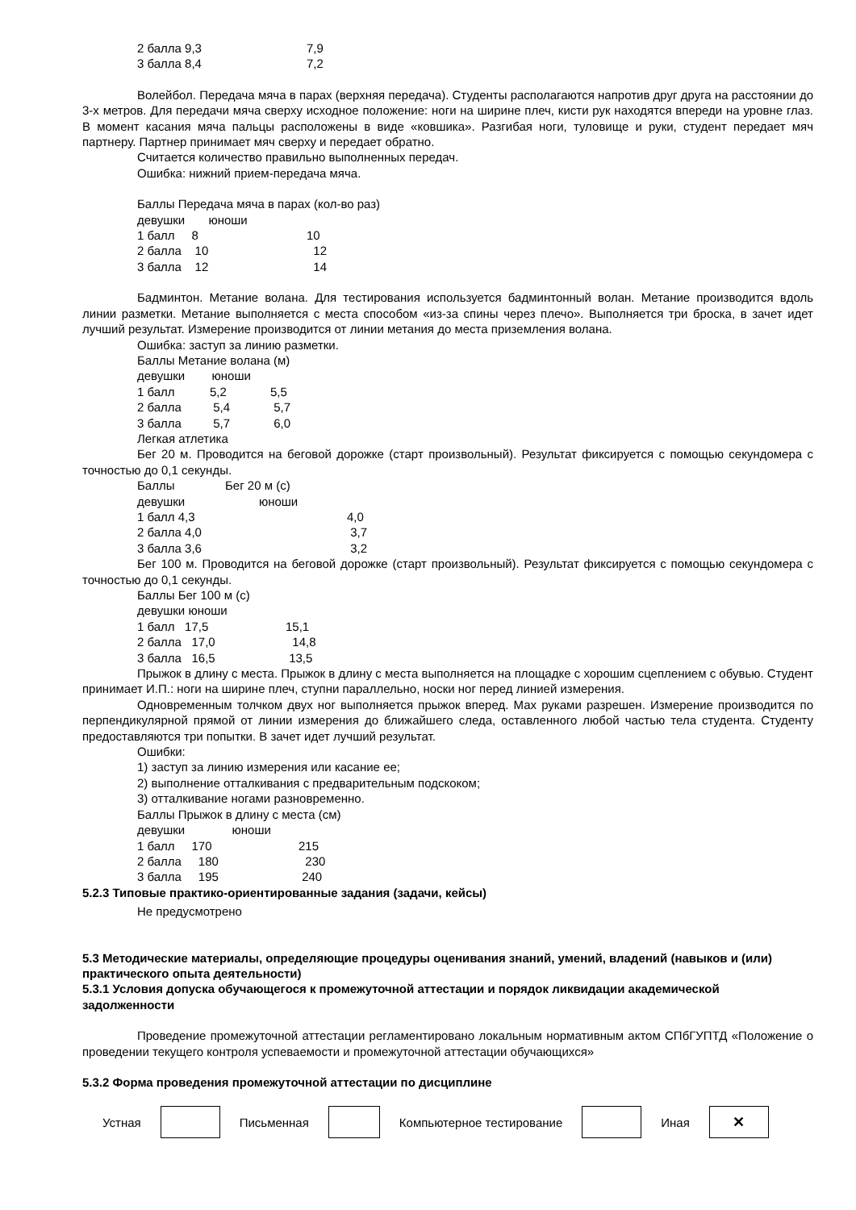| 2 балла 9,3 | 7,9 |
| 3 балла 8,4 | 7,2 |
Волейбол. Передача мяча в парах (верхняя передача). Студенты располагаются напротив друг друга на расстоянии до 3-х метров. Для передачи мяча сверху исходное положение: ноги на ширине плеч, кисти рук находятся впереди на уровне глаз. В момент касания мяча пальцы расположены в виде «ковшика». Разгибая ноги, туловище и руки, студент передает мяч партнеру. Партнер принимает мяч сверху и передает обратно.
Считается количество правильно выполненных передач.
Ошибка: нижний прием-передача мяча.
Баллы Передача мяча в парах (кол-во раз)
девушки юноши
| 1 балл 8 | 10 |
| 2 балла 10 | 12 |
| 3 балла 12 | 14 |
Бадминтон. Метание волана. Для тестирования используется бадминтонный волан. Метание производится вдоль линии разметки. Метание выполняется с места способом «из-за спины через плечо». Выполняется три броска, в зачет идет лучший результат. Измерение производится от линии метания до места приземления волана.
Ошибка: заступ за линию разметки.
Баллы Метание волана (м)
девушки юноши
| 1 балл | 5,2 | 5,5 |
| 2 балла | 5,4 | 5,7 |
| 3 балла | 5,7 | 6,0 |
Легкая атлетика
Бег 20 м. Проводится на беговой дорожке (старт произвольный). Результат фиксируется с помощью секундомера с точностью до 0,1 секунды.
Баллы Бег 20 м (с)
девушки юноши
| 1 балл 4,3 | 4,0 |
| 2 балла 4,0 | 3,7 |
| 3 балла 3,6 | 3,2 |
Бег 100 м. Проводится на беговой дорожке (старт произвольный). Результат фиксируется с помощью секундомера с точностью до 0,1 секунды.
Баллы Бег 100 м (с)
девушки юноши
| 1 балл 17,5 | 15,1 |
| 2 балла 17,0 | 14,8 |
| 3 балла 16,5 | 13,5 |
Прыжок в длину с места. Прыжок в длину с места выполняется на площадке с хорошим сцеплением с обувью. Студент принимает И.П.: ноги на ширине плеч, ступни параллельно, носки ног перед линией измерения.
Одновременным толчком двух ног выполняется прыжок вперед. Мах руками разрешен. Измерение производится по перпендикулярной прямой от линии измерения до ближайшего следа, оставленного любой частью тела студента. Студенту предоставляются три попытки. В зачет идет лучший результат.
Ошибки:
1) заступ за линию измерения или касание ее;
2) выполнение отталкивания с предварительным подскоком;
3) отталкивание ногами разновременно.
Баллы Прыжок в длину с места (см)
девушки юноши
| 1 балл 170 | 215 |
| 2 балла 180 | 230 |
| 3 балла 195 | 240 |
5.2.3 Типовые практико-ориентированные задания (задачи, кейсы)
Не предусмотрено
5.3 Методические материалы, определяющие процедуры оценивания знаний, умений, владений (навыков и (или) практического опыта деятельности)
5.3.1 Условия допуска обучающегося к промежуточной аттестации и порядок ликвидации академической задолженности
Проведение промежуточной аттестации регламентировано локальным нормативным актом СПбГУПТД «Положение о проведении текущего контроля успеваемости и промежуточной аттестации обучающихся»
5.3.2 Форма проведения промежуточной аттестации по дисциплине
Устная Письменная Компьютерное тестирование Иная
✕